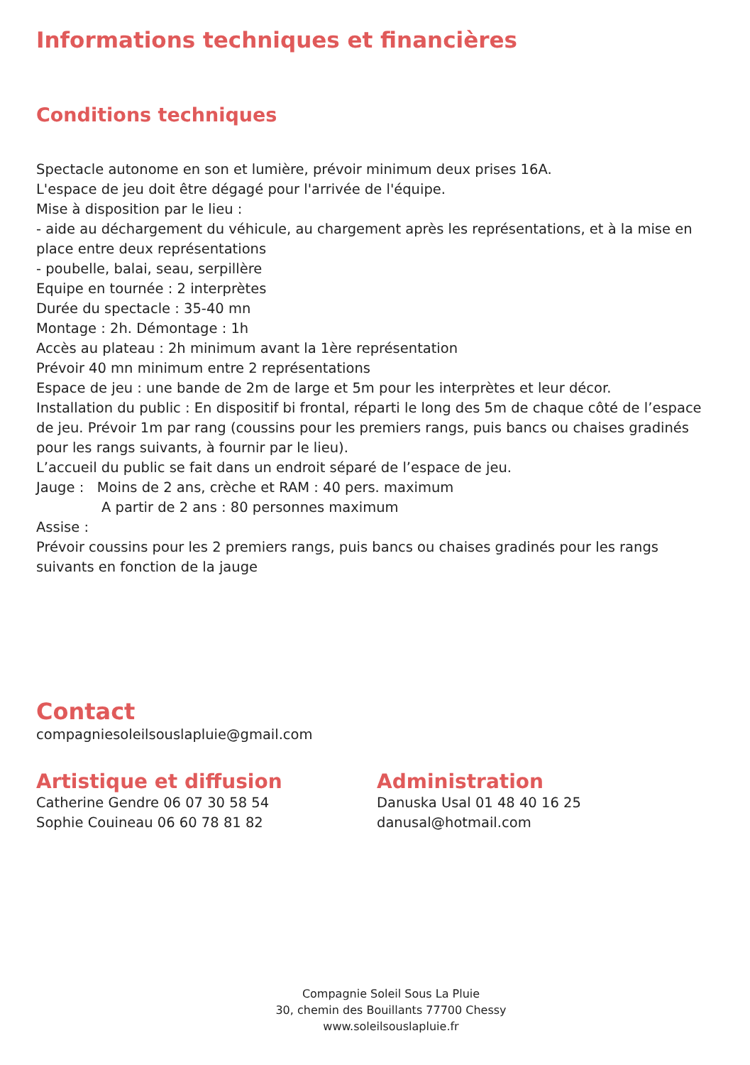Informations techniques et financières
Conditions techniques
Spectacle autonome en son et lumière, prévoir minimum deux prises 16A.
L'espace de jeu doit être dégagé pour l'arrivée de l'équipe.
Mise à disposition par le lieu :
- aide au déchargement du véhicule, au chargement après les représentations, et à la mise en place entre deux représentations
- poubelle, balai, seau, serpillère
Equipe en tournée : 2 interprètes
Durée du spectacle : 35-40 mn
Montage : 2h. Démontage : 1h
Accès au plateau : 2h minimum avant la 1ère représentation
Prévoir 40 mn minimum entre 2 représentations
Espace de jeu : une bande de 2m de large et 5m pour les interprètes et leur décor.
Installation du public : En dispositif bi frontal, réparti le long des 5m de chaque côté de l’espace de jeu. Prévoir 1m par rang (coussins pour les premiers rangs, puis bancs ou chaises gradinés pour les rangs suivants, à fournir par le lieu).
L’accueil du public se fait dans un endroit séparé de l’espace de jeu.
Jauge : Moins de 2 ans, crèche et RAM : 40 pers. maximum
A partir de 2 ans : 80 personnes maximum
Assise :
Prévoir coussins pour les 2 premiers rangs, puis bancs ou chaises gradinés pour les rangs suivants en fonction de la jauge
Contact
compagniesoleilsouslapluie@gmail.com
Artistique et diffusion
Catherine Gendre 06 07 30 58 54
Sophie Couineau 06 60 78 81 82
Administration
Danuska Usal 01 48 40 16 25
danusal@hotmail.com
Compagnie Soleil Sous La Pluie
30, chemin des Bouillants 77700 Chessy
www.soleilsouslapluie.fr